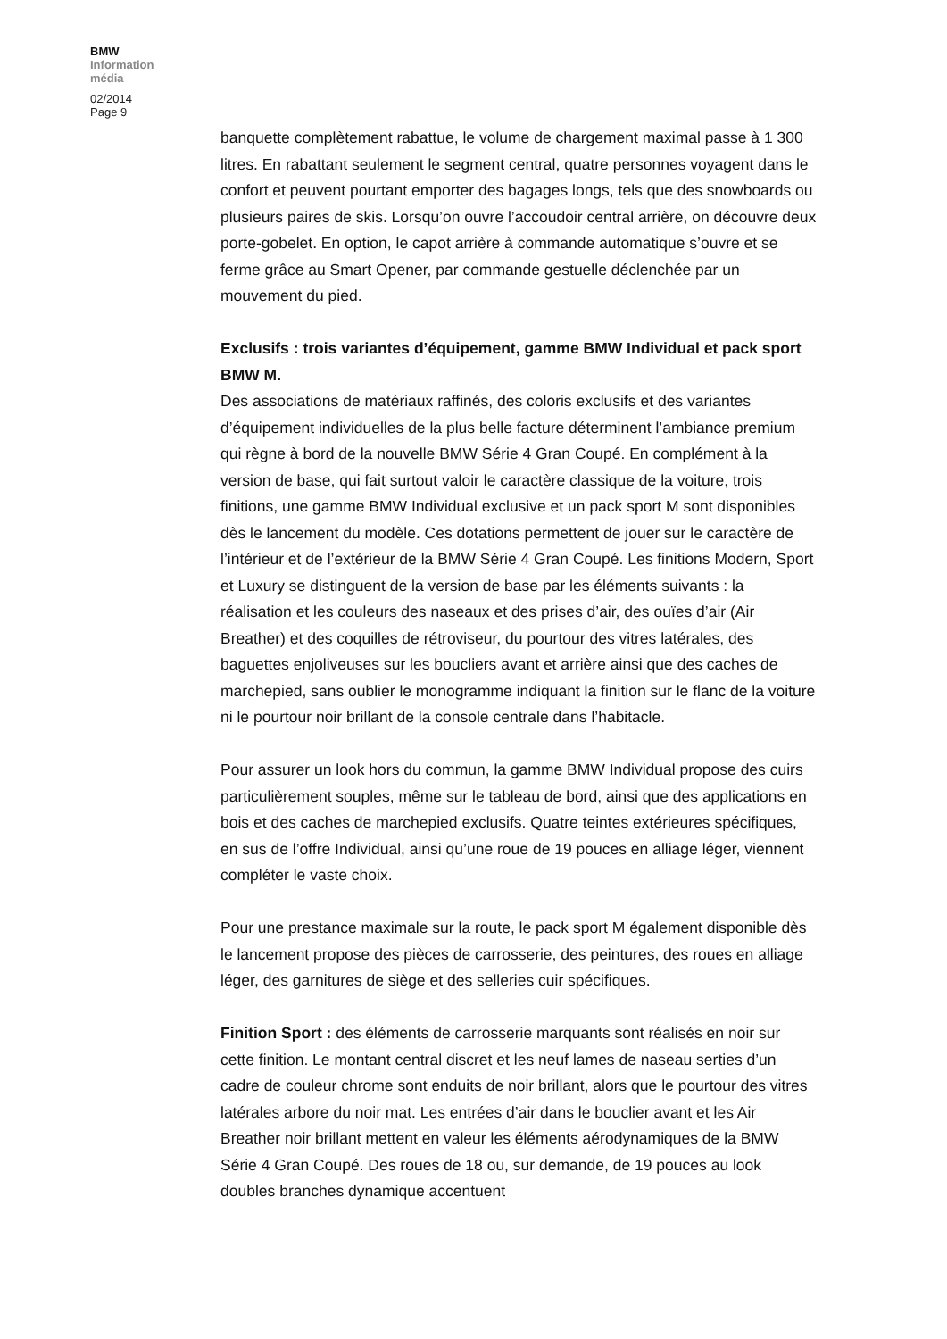BMW
Information
média
02/2014
Page 9
banquette complètement rabattue, le volume de chargement maximal passe à 1 300 litres. En rabattant seulement le segment central, quatre personnes voyagent dans le confort et peuvent pourtant emporter des bagages longs, tels que des snowboards ou plusieurs paires de skis. Lorsqu’on ouvre l’accoudoir central arrière, on découvre deux porte-gobelet. En option, le capot arrière à commande automatique s’ouvre et se ferme grâce au Smart Opener, par commande gestuelle déclenchée par un mouvement du pied.
Exclusifs : trois variantes d’équipement, gamme BMW Individual et pack sport BMW M.
Des associations de matériaux raffinés, des coloris exclusifs et des variantes d’équipement individuelles de la plus belle facture déterminent l’ambiance premium qui règne à bord de la nouvelle BMW Série 4 Gran Coupé. En complément à la version de base, qui fait surtout valoir le caractère classique de la voiture, trois finitions, une gamme BMW Individual exclusive et un pack sport M sont disponibles dès le lancement du modèle. Ces dotations permettent de jouer sur le caractère de l’intérieur et de l’extérieur de la BMW Série 4 Gran Coupé. Les finitions Modern, Sport et Luxury se distinguent de la version de base par les éléments suivants : la réalisation et les couleurs des naseaux et des prises d’air, des ouïes d’air (Air Breather) et des coquilles de rétroviseur, du pourtour des vitres latérales, des baguettes enjoliveuses sur les boucliers avant et arrière ainsi que des caches de marchepied, sans oublier le monogramme indiquant la finition sur le flanc de la voiture ni le pourtour noir brillant de la console centrale dans l’habitacle.
Pour assurer un look hors du commun, la gamme BMW Individual propose des cuirs particulièrement souples, même sur le tableau de bord, ainsi que des applications en bois et des caches de marchepied exclusifs. Quatre teintes extérieures spécifiques, en sus de l’offre Individual, ainsi qu’une roue de 19 pouces en alliage léger, viennent compléter le vaste choix.
Pour une prestance maximale sur la route, le pack sport M également disponible dès le lancement propose des pièces de carrosserie, des peintures, des roues en alliage léger, des garnitures de siège et des selleries cuir spécifiques.
Finition Sport : des éléments de carrosserie marquants sont réalisés en noir sur cette finition. Le montant central discret et les neuf lames de naseau serties d’un cadre de couleur chrome sont enduits de noir brillant, alors que le pourtour des vitres latérales arbore du noir mat. Les entrées d’air dans le bouclier avant et les Air Breather noir brillant mettent en valeur les éléments aérodynamiques de la BMW Série 4 Gran Coupé. Des roues de 18 ou, sur demande, de 19 pouces au look doubles branches dynamique accentuent